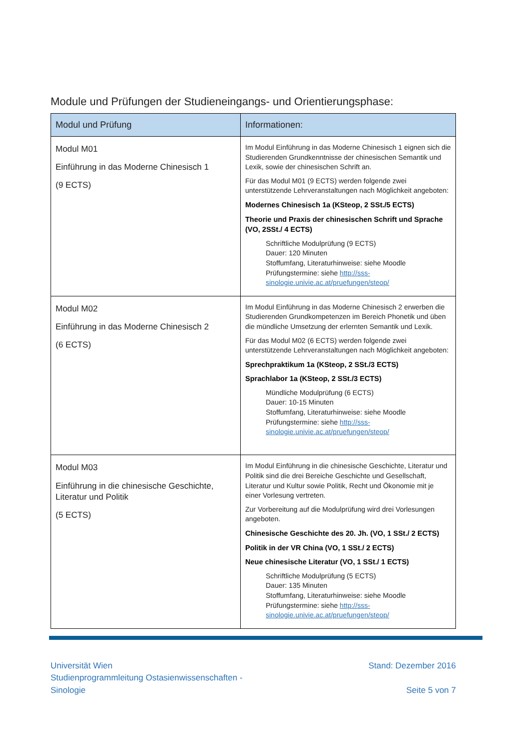Module und Prüfungen der Studieneingangs- und Orientierungsphase:
| Modul und Prüfung | Informationen: |
| --- | --- |
| Modul M01 Einführung in das Moderne Chinesisch 1 (9 ECTS) | Im Modul Einführung in das Moderne Chinesisch 1 eignen sich die Studierenden Grundkenntnisse der chinesischen Semantik und Lexik, sowie der chinesischen Schrift an. Für das Modul M01 (9 ECTS) werden folgende zwei unterstützende Lehrveranstaltungen nach Möglichkeit angeboten: Modernes Chinesisch 1a (KSteop, 2 SSt./5 ECTS) Theorie und Praxis der chinesischen Schrift und Sprache (VO, 2SSt./ 4 ECTS) Schriftliche Modulprüfung (9 ECTS) Dauer: 120 Minuten Stoffumfang, Literaturhinweise: siehe Moodle Prüfungstermine: siehe http://sss-sinologie.univie.ac.at/pruefungen/steop/ |
| Modul M02 Einführung in das Moderne Chinesisch 2 (6 ECTS) | Im Modul Einführung in das Moderne Chinesisch 2 erwerben die Studierenden Grundkompetenzen im Bereich Phonetik und üben die mündliche Umsetzung der erlernten Semantik und Lexik. Für das Modul M02 (6 ECTS) werden folgende zwei unterstützende Lehrveranstaltungen nach Möglichkeit angeboten: Sprechpraktikum 1a (KSteop, 2 SSt./3 ECTS) Sprachlabor 1a (KSteop, 2 SSt./3 ECTS) Mündliche Modulprüfung (6 ECTS) Dauer: 10-15 Minuten Stoffumfang, Literaturhinweise: siehe Moodle Prüfungstermine: siehe http://sss-sinologie.univie.ac.at/pruefungen/steop/ |
| Modul M03 Einführung in die chinesische Geschichte, Literatur und Politik (5 ECTS) | Im Modul Einführung in die chinesische Geschichte, Literatur und Politik sind die drei Bereiche Geschichte und Gesellschaft, Literatur und Kultur sowie Politik, Recht und Ökonomie mit je einer Vorlesung vertreten. Zur Vorbereitung auf die Modulprüfung wird drei Vorlesungen angeboten. Chinesische Geschichte des 20. Jh. (VO, 1 SSt./ 2 ECTS) Politik in der VR China (VO, 1 SSt./ 2 ECTS) Neue chinesische Literatur (VO, 1 SSt./ 1 ECTS) Schriftliche Modulprüfung (5 ECTS) Dauer: 135 Minuten Stoffumfang, Literaturhinweise: siehe Moodle Prüfungstermine: siehe http://sss-sinologie.univie.ac.at/pruefungen/steop/ |
Universität Wien
Studienprogrammleitung Ostasienwissenschaften -
Sinologie
Stand: Dezember 2016
Seite 5 von 7